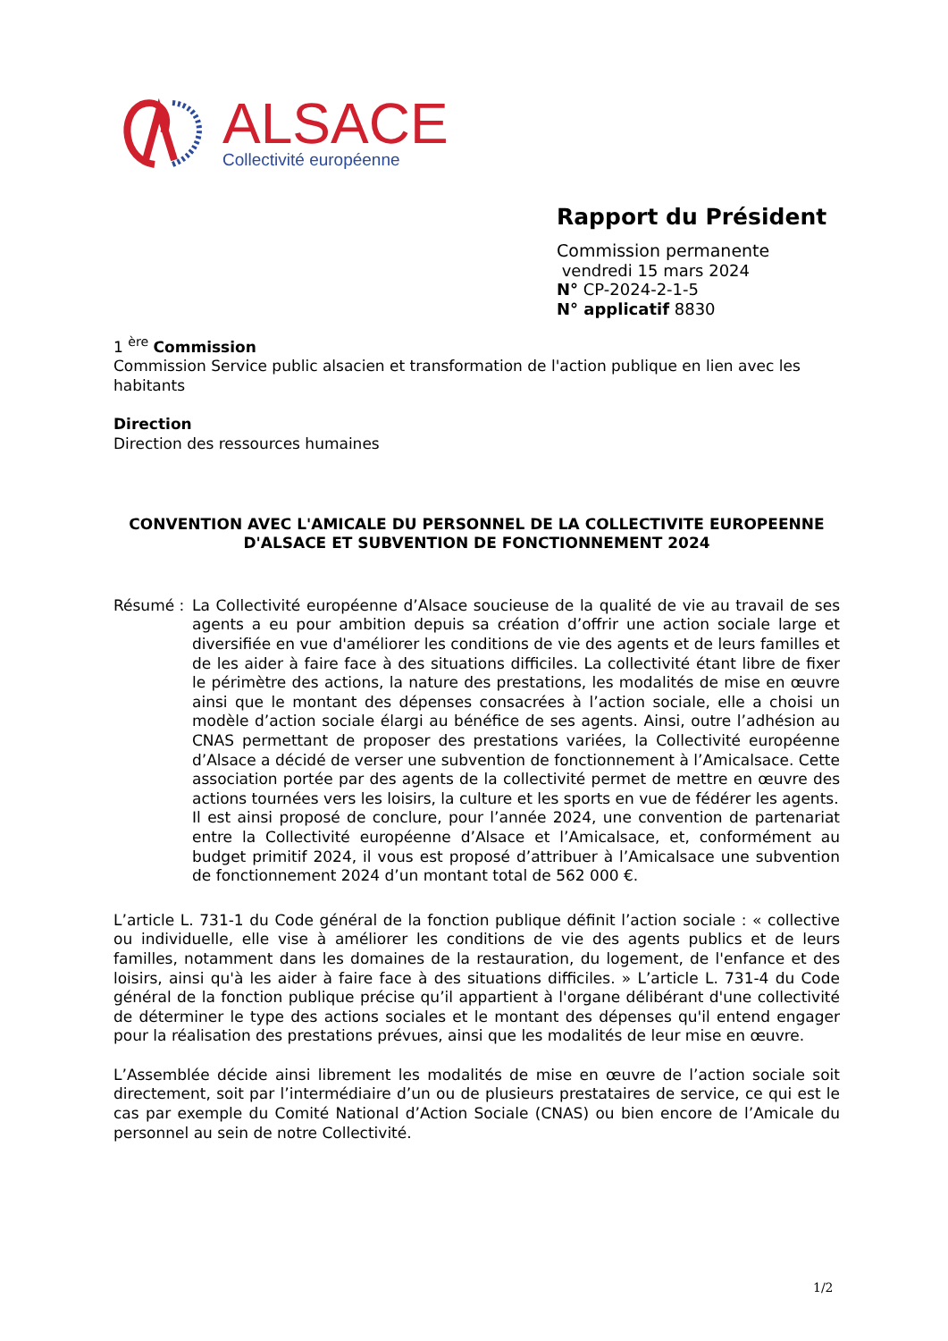ALSACE
Collectivité européenne
Rapport du Président
Commission permanente
vendredi 15 mars 2024
N° CP-2024-2-1-5
N° applicatif 8830
1 <sup>ère</sup> Commission
Commission Service public alsacien et transformation de l'action publique en lien avec les habitants
Direction
Direction des ressources humaines
CONVENTION AVEC L'AMICALE DU PERSONNEL DE LA COLLECTIVITE EUROPEENNE D'ALSACE ET SUBVENTION DE FONCTIONNEMENT 2024
Résumé : La Collectivité européenne d’Alsace soucieuse de la qualité de vie au travail de ses agents a eu pour ambition depuis sa création d’offrir une action sociale large et diversifiée en vue d'améliorer les conditions de vie des agents et de leurs familles et de les aider à faire face à des situations difficiles. La collectivité étant libre de fixer le périmètre des actions, la nature des prestations, les modalités de mise en œuvre ainsi que le montant des dépenses consacrées à l’action sociale, elle a choisi un modèle d’action sociale élargi au bénéfice de ses agents. Ainsi, outre l’adhésion au CNAS permettant de proposer des prestations variées, la Collectivité européenne d’Alsace a décidé de verser une subvention de fonctionnement à l’Amicalsace. Cette association portée par des agents de la collectivité permet de mettre en œuvre des actions tournées vers les loisirs, la culture et les sports en vue de fédérer les agents.
Il est ainsi proposé de conclure, pour l’année 2024, une convention de partenariat entre la Collectivité européenne d’Alsace et l’Amicalsace, et, conformément au budget primitif 2024, il vous est proposé d’attribuer à l’Amicalsace une subvention de fonctionnement 2024 d’un montant total de 562 000 €.
L’article L. 731-1 du Code général de la fonction publique définit l’action sociale : « collective ou individuelle, elle vise à améliorer les conditions de vie des agents publics et de leurs familles, notamment dans les domaines de la restauration, du logement, de l'enfance et des loisirs, ainsi qu'à les aider à faire face à des situations difficiles. » L’article L. 731-4 du Code général de la fonction publique précise qu’il appartient à l'organe délibérant d'une collectivité de déterminer le type des actions sociales et le montant des dépenses qu'il entend engager pour la réalisation des prestations prévues, ainsi que les modalités de leur mise en œuvre.
L’Assemblée décide ainsi librement les modalités de mise en œuvre de l’action sociale soit directement, soit par l’intermédiaire d’un ou de plusieurs prestataires de service, ce qui est le cas par exemple du Comité National d’Action Sociale (CNAS) ou bien encore de l’Amicale du personnel au sein de notre Collectivité.
1/2